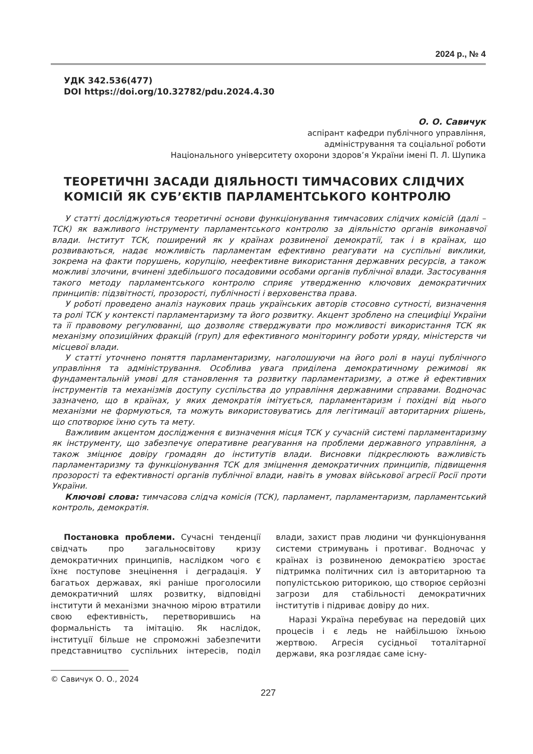2024 р., № 4
УДК 342.536(477)
DOI https://doi.org/10.32782/pdu.2024.4.30
О. О. Савичук
аспірант кафедри публічного управління,
адміністрування та соціальної роботи
Національного університету охорони здоров’я України імені П. Л. Шупика
ТЕОРЕТИЧНІ ЗАСАДИ ДІЯЛЬНОСТІ ТИМЧАСОВИХ СЛІДЧИХ КОМІСІЙ ЯК СУБ’ЄКТІВ ПАРЛАМЕНТСЬКОГО КОНТРОЛЮ
У статті досліджуються теоретичні основи функціонування тимчасових слідчих комісій (далі – ТСК) як важливого інструменту парламентського контролю за діяльністю органів виконавчої влади. Інститут ТСК, поширений як у країнах розвиненої демократії, так і в країнах, що розвиваються, надає можливість парламентам ефективно реагувати на суспільні виклики, зокрема на факти порушень, корупцію, неефективне використання державних ресурсів, а також можливі злочини, вчинені здебільшого посадовими особами органів публічної влади. Застосування такого методу парламентського контролю сприяє утвердженню ключових демократичних принципів: підзвітності, прозорості, публічності і верховенства права.
У роботі проведено аналіз наукових праць українських авторів стосовно сутності, визначення та ролі ТСК у контексті парламентаризму та його розвитку. Акцент зроблено на специфіці України та її правовому регулюванні, що дозволяє стверджувати про можливості використання ТСК як механізму опозиційних фракцій (груп) для ефективного моніторингу роботи уряду, міністерств чи місцевої влади.
У статті уточнено поняття парламентаризму, наголошуючи на його ролі в науці публічного управління та адміністрування. Особлива увага приділена демократичному режимові як фундаментальній умові для становлення та розвитку парламентаризму, а отже й ефективних інструментів та механізмів доступу суспільства до управління державними справами. Водночас зазначено, що в країнах, у яких демократія імітується, парламентаризм і похідні від нього механізми не формуються, та можуть використовуватись для легітимації авторитарних рішень, що спотворює їхню суть та мету.
Важливим акцентом дослідження є визначення місця ТСК у сучасній системі парламентаризму як інструменту, що забезпечує оперативне реагування на проблеми державного управління, а також зміцнює довіру громадян до інститутів влади. Висновки підкреслюють важливість парламентаризму та функціонування ТСК для зміцнення демократичних принципів, підвищення прозорості та ефективності органів публічної влади, навіть в умовах військової агресії Росії проти України.
Ключові слова: тимчасова слідча комісія (ТСК), парламент, парламентаризм, парламентський контроль, демократія.
Постановка проблеми. Сучасні тенденції свідчать про загальносвітову кризу демократичних принципів, наслідком чого є їхнє поступове знецінення і деградація. У багатьох державах, які раніше проголосили демократичний шлях розвитку, відповідні інститути й механізми значною мірою втратили свою ефективність, перетворившись на формальність та імітацію. Як наслідок, інституції більше не спроможні забезпечити представництво суспільних інтересів, поділ влади, захист прав людини чи функціонування системи стримувань і противаг. Водночас у країнах із розвиненою демократією зростає підтримка політичних сил із авторитарною та популістською риторикою, що створює серйозні загрози для стабільності демократичних інститутів і підриває довіру до них.
Наразі Україна перебуває на передовій цих процесів і є ледь не найбільшою їхньою жертвою. Агресія сусідньої тоталітарної держави, яка розглядає саме існу-
© Савичук О. О., 2024
227